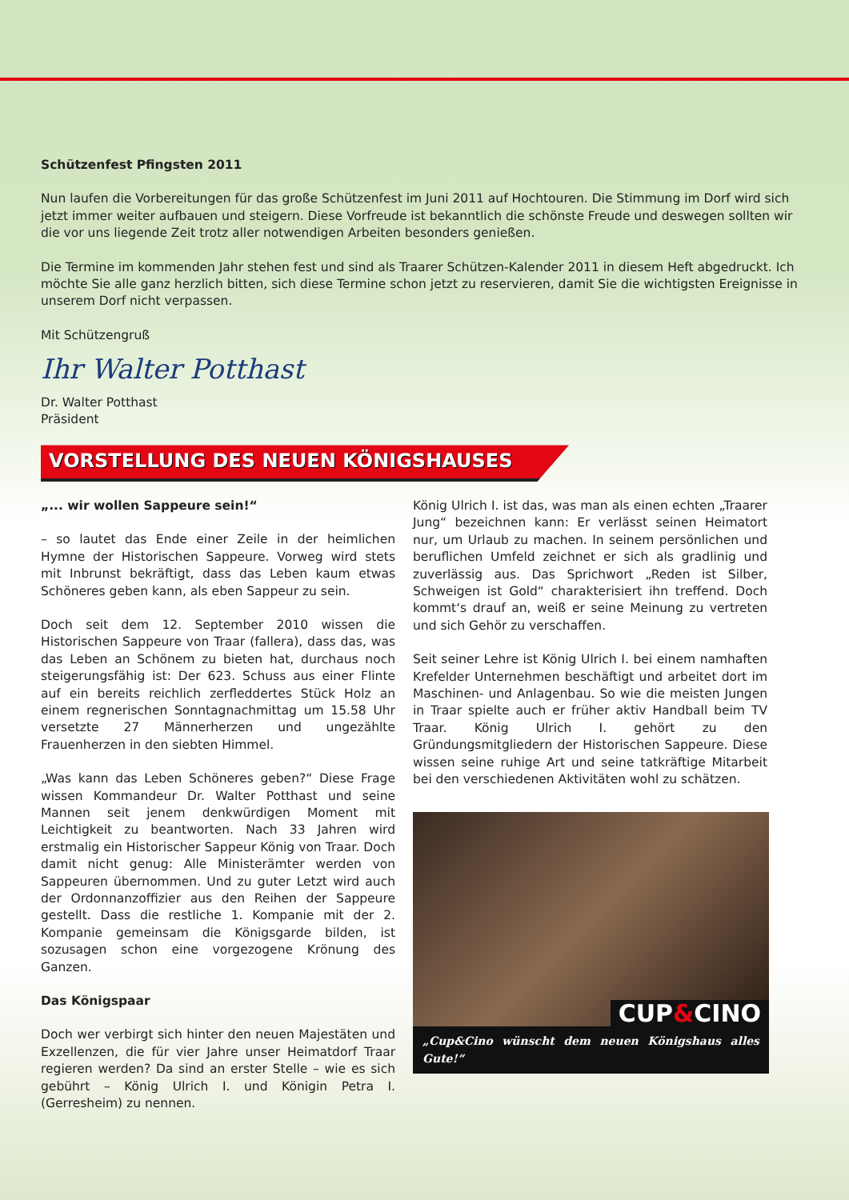Schützenfest Pfingsten 2011
Nun laufen die Vorbereitungen für das große Schützenfest im Juni 2011 auf Hochtouren. Die Stimmung im Dorf wird sich jetzt immer weiter aufbauen und steigern. Diese Vorfreude ist bekanntlich die schönste Freude und deswegen sollten wir die vor uns liegende Zeit trotz aller notwendigen Arbeiten besonders genießen.
Die Termine im kommenden Jahr stehen fest und sind als Traarer Schützen-Kalender 2011 in diesem Heft abgedruckt. Ich möchte Sie alle ganz herzlich bitten, sich diese Termine schon jetzt zu reservieren, damit Sie die wichtigsten Ereignisse in unserem Dorf nicht verpassen.
Mit Schützengruß
Ihr Walter Potthast
Dr. Walter Potthast
Präsident
VORSTELLUNG DES NEUEN KÖNIGSHAUSES
„... wir wollen Sappeure sein!“
– so lautet das Ende einer Zeile in der heimlichen Hymne der Historischen Sappeure. Vorweg wird stets mit Inbrunst bekräftigt, dass das Leben kaum etwas Schöneres geben kann, als eben Sappeur zu sein.
Doch seit dem 12. September 2010 wissen die Historischen Sappeure von Traar (fallera), dass das, was das Leben an Schönem zu bieten hat, durchaus noch steigerungsfähig ist: Der 623. Schuss aus einer Flinte auf ein bereits reichlich zerfleddertes Stück Holz an einem regnerischen Sonntagnachmittag um 15.58 Uhr versetzte 27 Männerherzen und ungezählte Frauenherzen in den siebten Himmel.
„Was kann das Leben Schöneres geben?“ Diese Frage wissen Kommandeur Dr. Walter Potthast und seine Mannen seit jenem denkwürdigen Moment mit Leichtigkeit zu beantworten. Nach 33 Jahren wird erstmalig ein Historischer Sappeur König von Traar. Doch damit nicht genug: Alle Ministerämter werden von Sappeuren übernommen. Und zu guter Letzt wird auch der Ordonnanzoffizier aus den Reihen der Sappeure gestellt. Dass die restliche 1. Kompanie mit der 2. Kompanie gemeinsam die Königsgarde bilden, ist sozusagen schon eine vorgezogene Krönung des Ganzen.
Das Königspaar
Doch wer verbirgt sich hinter den neuen Majestäten und Exzellenzen, die für vier Jahre unser Heimatdorf Traar regieren werden? Da sind an erster Stelle – wie es sich gebührt – König Ulrich I. und Königin Petra I. (Gerresheim) zu nennen.
König Ulrich I. ist das, was man als einen echten „Traarer Jung“ bezeichnen kann: Er verlässt seinen Heimatort nur, um Urlaub zu machen. In seinem persönlichen und beruflichen Umfeld zeichnet er sich als gradlinig und zuverlässig aus. Das Sprichwort „Reden ist Silber, Schweigen ist Gold“ charakterisiert ihn treffend. Doch kommt‘s drauf an, weiß er seine Meinung zu vertreten und sich Gehör zu verschaffen.
Seit seiner Lehre ist König Ulrich I. bei einem namhaften Krefelder Unternehmen beschäftigt und arbeitet dort im Maschinen- und Anlagenbau. So wie die meisten Jungen in Traar spielte auch er früher aktiv Handball beim TV Traar. König Ulrich I. gehört zu den Gründungsmitgliedern der Historischen Sappeure. Diese wissen seine ruhige Art und seine tatkräftige Mitarbeit bei den verschiedenen Aktivitäten wohl zu schätzen.
CUP&CINO
„Cup&Cino wünscht dem neuen Königshaus alles Gute!“